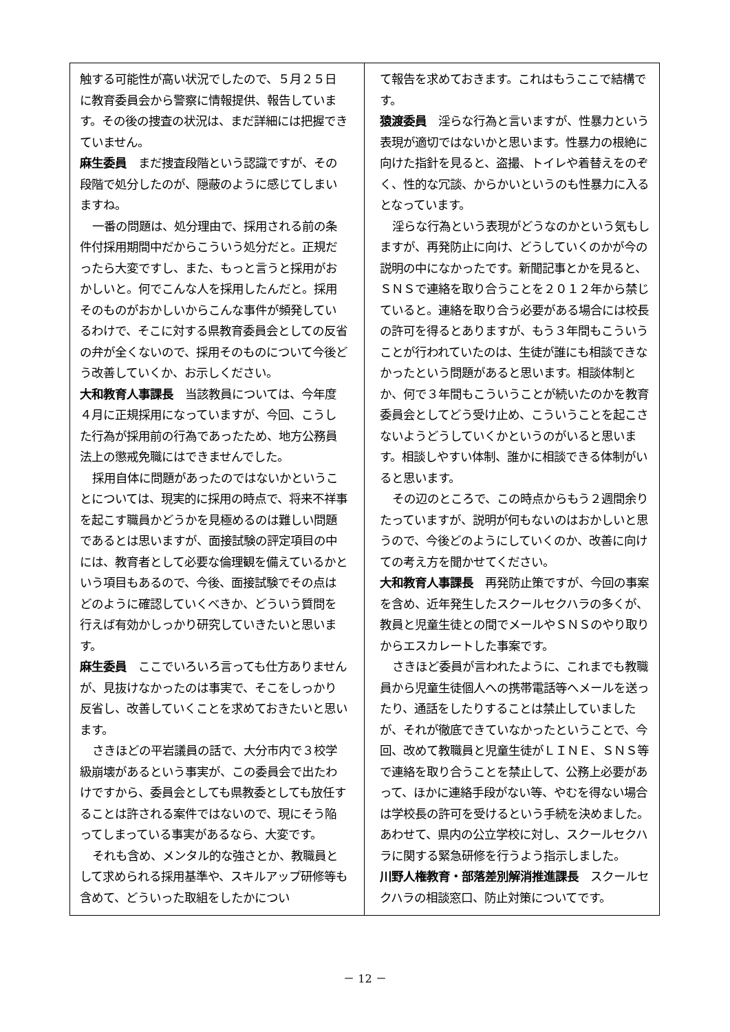触する可能性が高い状況でしたので、５月２５日に教育委員会から警察に情報提供、報告しています。その後の捜査の状況は、まだ詳細には把握できていません。
麻生委員　まだ捜査段階という認識ですが、その段階で処分したのが、隠蔽のように感じてしまいますね。
一番の問題は、処分理由で、採用される前の条件付採用期間中だからこういう処分だと。正規だったら大変ですし、また、もっと言うと採用がおかしいと。何でこんな人を採用したんだと。採用そのものがおかしいからこんな事件が頻発しているわけで、そこに対する県教育委員会としての反省の弁が全くないので、採用そのものについて今後どう改善していくか、お示しください。
大和教育人事課長　当該教員については、今年度４月に正規採用になっていますが、今回、こうした行為が採用前の行為であったため、地方公務員法上の懲戒免職にはできませんでした。
採用自体に問題があったのではないかということについては、現実的に採用の時点で、将来不祥事を起こす職員かどうかを見極めるのは難しい問題であるとは思いますが、面接試験の評定項目の中には、教育者として必要な倫理観を備えているかという項目もあるので、今後、面接試験でその点はどのように確認していくべきか、どういう質問を行えば有効かしっかり研究していきたいと思います。
麻生委員　ここでいろいろ言っても仕方ありませんが、見抜けなかったのは事実で、そこをしっかり反省し、改善していくことを求めておきたいと思います。
さきほどの平岩議員の話で、大分市内で３校学級崩壊があるという事実が、この委員会で出たわけですから、委員会としても県教委としても放任することは許される案件ではないので、現にそう陥ってしまっている事実があるなら、大変です。
それも含め、メンタル的な強さとか、教職員として求められる採用基準や、スキルアップ研修等も含めて、どういった取組をしたかについ
て報告を求めておきます。これはもうここで結構です。
猿渡委員　淫らな行為と言いますが、性暴力という表現が適切ではないかと思います。性暴力の根絶に向けた指針を見ると、盗撮、トイレや着替えをのぞく、性的な冗談、からかいというのも性暴力に入るとなっています。
淫らな行為という表現がどうなのかという気もしますが、再発防止に向け、どうしていくのかが今の説明の中になかったです。新聞記事とかを見ると、ＳＮＳで連絡を取り合うことを２０１２年から禁じていると。連絡を取り合う必要がある場合には校長の許可を得るとありますが、もう３年間もこういうことが行われていたのは、生徒が誰にも相談できなかったという問題があると思います。相談体制とか、何で３年間もこういうことが続いたのかを教育委員会としてどう受け止め、こういうことを起こさないようどうしていくかというのがいると思います。相談しやすい体制、誰かに相談できる体制がいると思います。
その辺のところで、この時点からもう２週間余りたっていますが、説明が何もないのはおかしいと思うので、今後どのようにしていくのか、改善に向けての考え方を聞かせてください。
大和教育人事課長　再発防止策ですが、今回の事案を含め、近年発生したスクールセクハラの多くが、教員と児童生徒との間でメールやＳＮＳのやり取りからエスカレートした事案です。
さきほど委員が言われたように、これまでも教職員から児童生徒個人への携帯電話等へメールを送ったり、通話をしたりすることは禁止していましたが、それが徹底できていなかったということで、今回、改めて教職員と児童生徒がＬＩＮＥ、ＳＮＳ等で連絡を取り合うことを禁止して、公務上必要があって、ほかに連絡手段がない等、やむを得ない場合は学校長の許可を受けるという手続を決めました。あわせて、県内の公立学校に対し、スクールセクハラに関する緊急研修を行うよう指示しました。
川野人権教育・部落差別解消推進課長　スクールセクハラの相談窓口、防止対策についてです。
－ 12 －